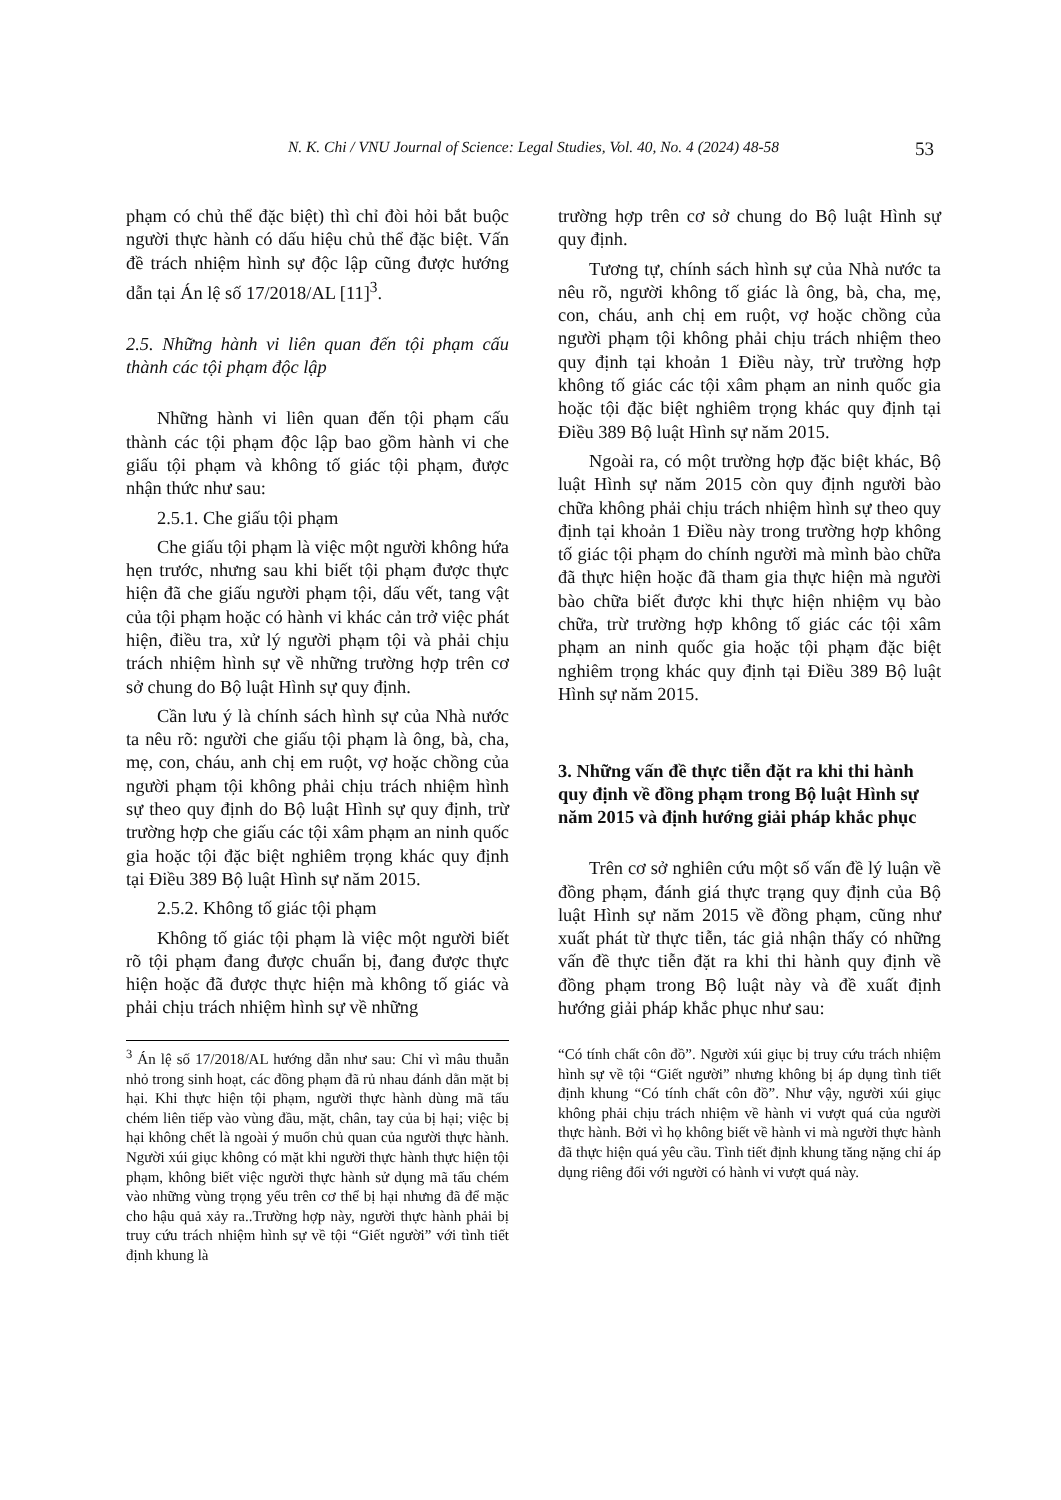N. K. Chi / VNU Journal of Science: Legal Studies, Vol. 40, No. 4 (2024) 48-58 53
phạm có chủ thể đặc biệt) thì chỉ đòi hỏi bắt buộc người thực hành có dấu hiệu chủ thể đặc biệt. Vấn đề trách nhiệm hình sự độc lập cũng được hướng dẫn tại Án lệ số 17/2018/AL [11]<sup>3</sup>.
2.5. Những hành vi liên quan đến tội phạm cấu thành các tội phạm độc lập
Những hành vi liên quan đến tội phạm cấu thành các tội phạm độc lập bao gồm hành vi che giấu tội phạm và không tố giác tội phạm, được nhận thức như sau:
2.5.1. Che giấu tội phạm
Che giấu tội phạm là việc một người không hứa hẹn trước, nhưng sau khi biết tội phạm được thực hiện đã che giấu người phạm tội, dấu vết, tang vật của tội phạm hoặc có hành vi khác cản trở việc phát hiện, điều tra, xử lý người phạm tội và phải chịu trách nhiệm hình sự về những trường hợp trên cơ sở chung do Bộ luật Hình sự quy định.
Cần lưu ý là chính sách hình sự của Nhà nước ta nêu rõ: người che giấu tội phạm là ông, bà, cha, mẹ, con, cháu, anh chị em ruột, vợ hoặc chồng của người phạm tội không phải chịu trách nhiệm hình sự theo quy định do Bộ luật Hình sự quy định, trừ trường hợp che giấu các tội xâm phạm an ninh quốc gia hoặc tội đặc biệt nghiêm trọng khác quy định tại Điều 389 Bộ luật Hình sự năm 2015.
2.5.2. Không tố giác tội phạm
Không tố giác tội phạm là việc một người biết rõ tội phạm đang được chuẩn bị, đang được thực hiện hoặc đã được thực hiện mà không tố giác và phải chịu trách nhiệm hình sự về những
trường hợp trên cơ sở chung do Bộ luật Hình sự quy định.
Tương tự, chính sách hình sự của Nhà nước ta nêu rõ, người không tố giác là ông, bà, cha, mẹ, con, cháu, anh chị em ruột, vợ hoặc chồng của người phạm tội không phải chịu trách nhiệm theo quy định tại khoản 1 Điều này, trừ trường hợp không tố giác các tội xâm phạm an ninh quốc gia hoặc tội đặc biệt nghiêm trọng khác quy định tại Điều 389 Bộ luật Hình sự năm 2015.
Ngoài ra, có một trường hợp đặc biệt khác, Bộ luật Hình sự năm 2015 còn quy định người bào chữa không phải chịu trách nhiệm hình sự theo quy định tại khoản 1 Điều này trong trường hợp không tố giác tội phạm do chính người mà mình bào chữa đã thực hiện hoặc đã tham gia thực hiện mà người bào chữa biết được khi thực hiện nhiệm vụ bào chữa, trừ trường hợp không tố giác các tội xâm phạm an ninh quốc gia hoặc tội phạm đặc biệt nghiêm trọng khác quy định tại Điều 389 Bộ luật Hình sự năm 2015.
3. Những vấn đề thực tiễn đặt ra khi thi hành quy định về đồng phạm trong Bộ luật Hình sự năm 2015 và định hướng giải pháp khắc phục
Trên cơ sở nghiên cứu một số vấn đề lý luận về đồng phạm, đánh giá thực trạng quy định của Bộ luật Hình sự năm 2015 về đồng phạm, cũng như xuất phát từ thực tiễn, tác giả nhận thấy có những vấn đề thực tiễn đặt ra khi thi hành quy định về đồng phạm trong Bộ luật này và đề xuất định hướng giải pháp khắc phục như sau:
<sup>3</sup> Án lệ số 17/2018/AL hướng dẫn như sau: Chỉ vì mâu thuẫn nhỏ trong sinh hoạt, các đồng phạm đã rủ nhau đánh dằn mặt bị hại. Khi thực hiện tội phạm, người thực hành dùng mã tấu chém liên tiếp vào vùng đầu, mặt, chân, tay của bị hại; việc bị hại không chết là ngoài ý muốn chủ quan của người thực hành. Người xúi giục không có mặt khi người thực hành thực hiện tội phạm, không biết việc người thực hành sử dụng mã tấu chém vào những vùng trọng yếu trên cơ thể bị hại nhưng đã để mặc cho hậu quả xảy ra..Trường hợp này, người thực hành phải bị truy cứu trách nhiệm hình sự về tội “Giết người” với tình tiết định khung là
“Có tính chất côn đồ”. Người xúi giục bị truy cứu trách nhiệm hình sự về tội “Giết người” nhưng không bị áp dụng tình tiết định khung “Có tính chất côn đồ”. Như vậy, người xúi giục không phải chịu trách nhiệm về hành vi vượt quá của người thực hành. Bởi vì họ không biết về hành vi mà người thực hành đã thực hiện quá yêu cầu. Tình tiết định khung tăng nặng chỉ áp dụng riêng đối với người có hành vi vượt quá này.